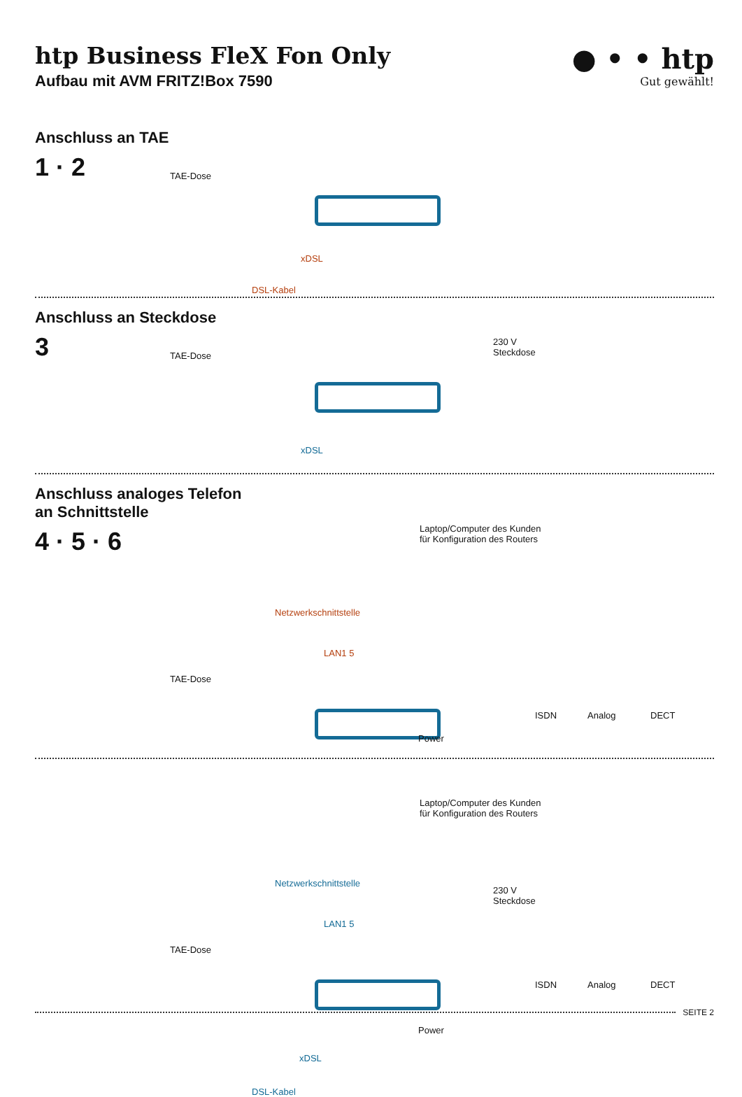htp Business FleX Fon Only
Aufbau mit AVM FRITZ!Box 7590
● • • htp
Gut gewählt!
Anschluss an TAE
1 · 2
TAE-Dose
xDSL
DSL-Kabel
Anschluss an Steckdose
3
TAE-Dose
230 V
Steckdose
xDSL
Anschluss analoges Telefon
an Schnittstelle
4 · 5 · 6
Laptop/Computer des Kunden
für Konfiguration des Routers
Netzwerkschnittstelle
LAN1 5
TAE-Dose
ISDN Analog DECT
Power
Laptop/Computer des Kunden
für Konfiguration des Routers
Netzwerkschnittstelle
LAN1 5
230 V
Steckdose
TAE-Dose
ISDN Analog DECT
Power
xDSL
DSL-Kabel
SEITE 2